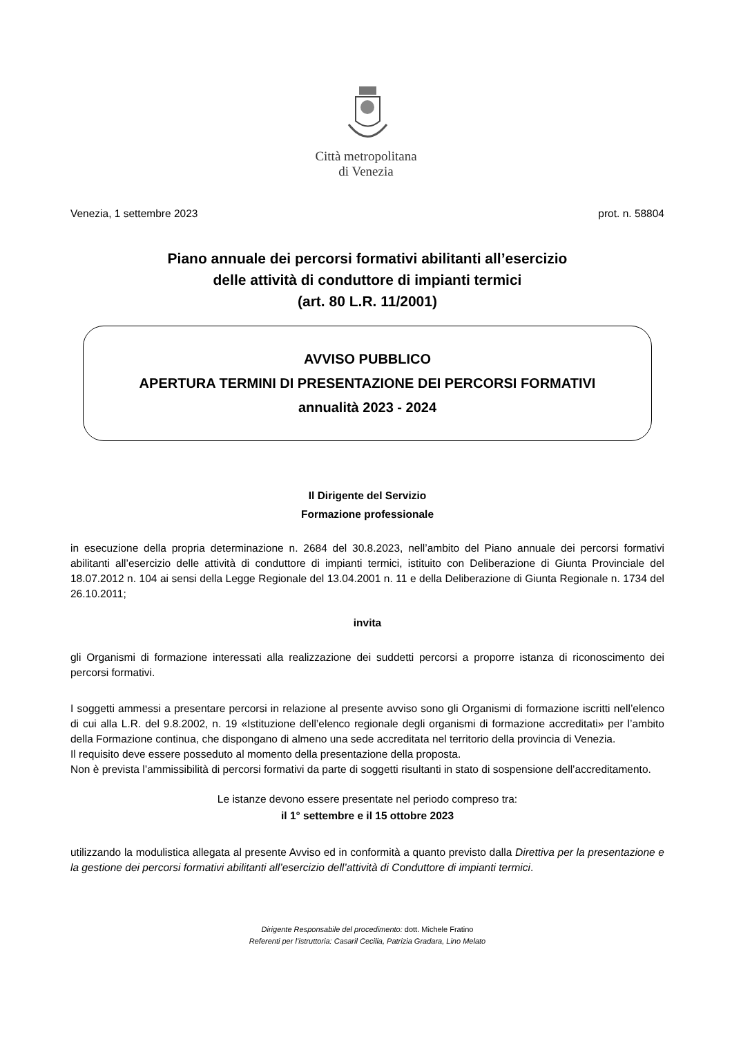Città metropolitana
di Venezia
Venezia, 1 settembre 2023 prot. n. 58804
Piano annuale dei percorsi formativi abilitanti all’esercizio
delle attività di conduttore di impianti termici
(art. 80 L.R. 11/2001)
AVVISO PUBBLICO
APERTURA TERMINI DI PRESENTAZIONE DEI PERCORSI FORMATIVI
annualità 2023 - 2024
Il Dirigente del Servizio
Formazione professionale
in esecuzione della propria determinazione n. 2684 del 30.8.2023, nell’ambito del Piano annuale dei percorsi formativi abilitanti all’esercizio delle attività di conduttore di impianti termici, istituito con Deliberazione di Giunta Provinciale del 18.07.2012 n. 104 ai sensi della Legge Regionale del 13.04.2001 n. 11 e della Deliberazione di Giunta Regionale n. 1734 del 26.10.2011;
invita
gli Organismi di formazione interessati alla realizzazione dei suddetti percorsi a proporre istanza di riconoscimento dei percorsi formativi.
I soggetti ammessi a presentare percorsi in relazione al presente avviso sono gli Organismi di formazione iscritti nell’elenco di cui alla L.R. del 9.8.2002, n. 19 «Istituzione dell’elenco regionale degli organismi di formazione accreditati» per l’ambito della Formazione continua, che dispongano di almeno una sede accreditata nel territorio della provincia di Venezia.
Il requisito deve essere posseduto al momento della presentazione della proposta.
Non è prevista l’ammissibilità di percorsi formativi da parte di soggetti risultanti in stato di sospensione dell’accreditamento.
Le istanze devono essere presentate nel periodo compreso tra:
il 1° settembre e il 15 ottobre 2023
utilizzando la modulistica allegata al presente Avviso ed in conformità a quanto previsto dalla Direttiva per la presentazione e la gestione dei percorsi formativi abilitanti all’esercizio dell’attività di Conduttore di impianti termici.
Dirigente Responsabile del procedimento: dott. Michele Fratino
Referenti per l’istruttoria: Casaril Cecilia, Patrizia Gradara, Lino Melato